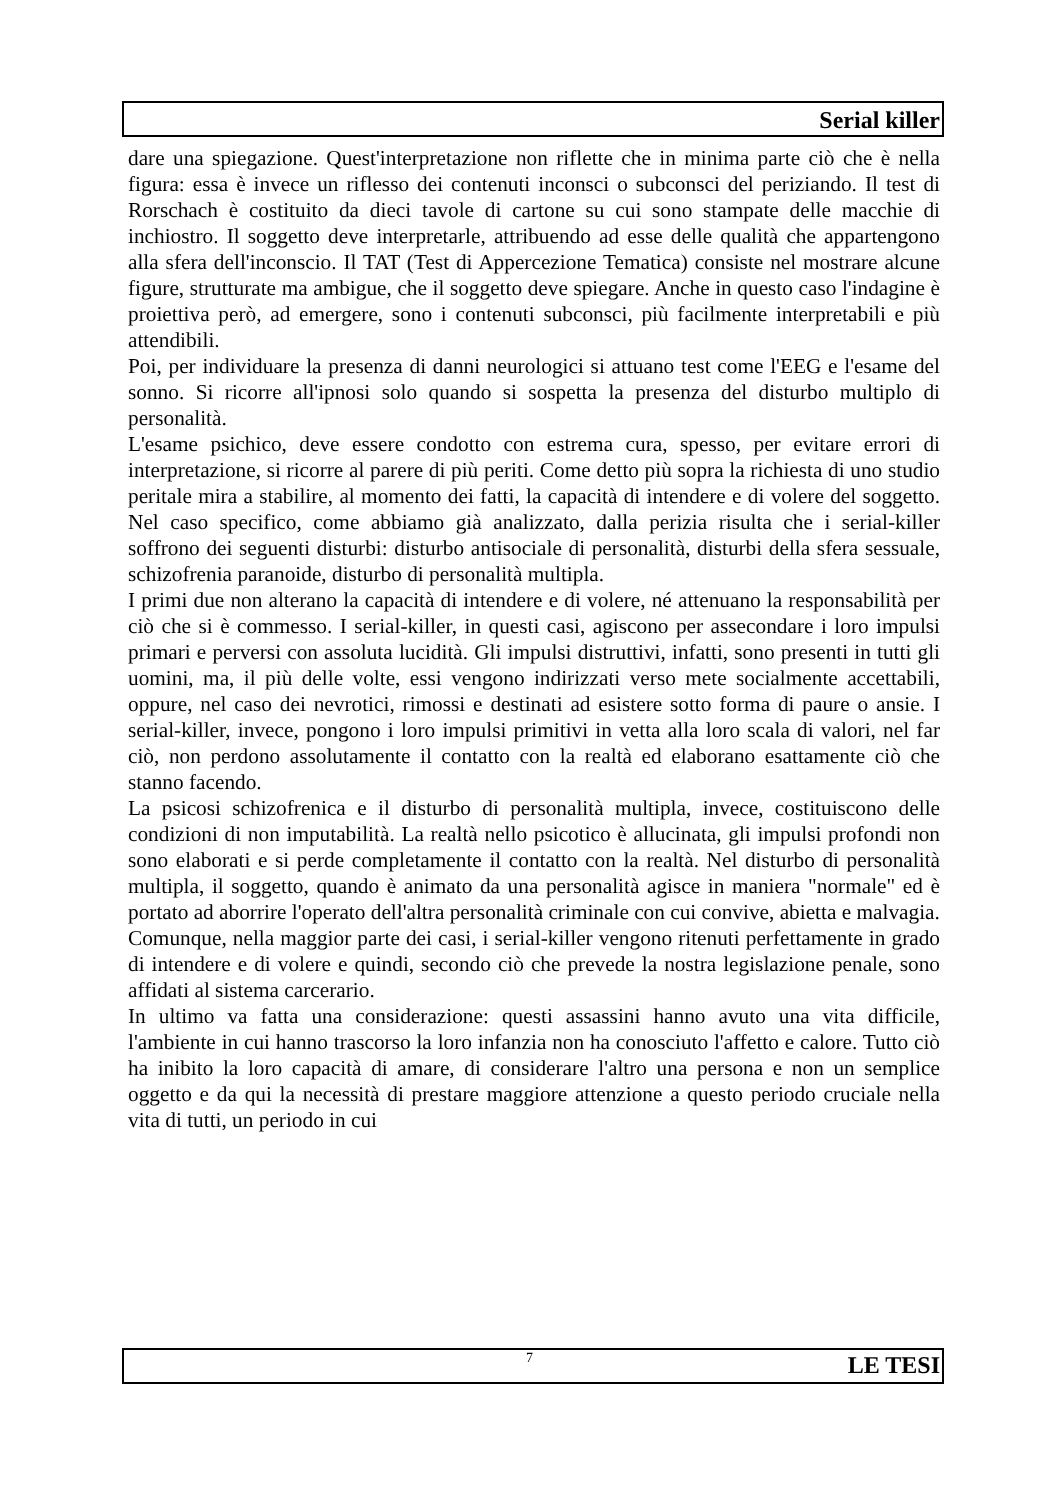Serial killer
dare una spiegazione. Quest'interpretazione non riflette che in minima parte ciò che è nella figura: essa è invece un riflesso dei contenuti inconsci o subconsci del periziando. Il test di Rorschach è costituito da dieci tavole di cartone su cui sono stampate delle macchie di inchiostro. Il soggetto deve interpretarle, attribuendo ad esse delle qualità che appartengono alla sfera dell'inconscio. Il TAT (Test di Appercezione Tematica) consiste nel mostrare alcune figure, strutturate ma ambigue, che il soggetto deve spiegare. Anche in questo caso l'indagine è proiettiva però, ad emergere, sono i contenuti subconsci, più facilmente interpretabili e più attendibili.
Poi, per individuare la presenza di danni neurologici si attuano test come l'EEG e l'esame del sonno. Si ricorre all'ipnosi solo quando si sospetta la presenza del disturbo multiplo di personalità.
L'esame psichico, deve essere condotto con estrema cura, spesso, per evitare errori di interpretazione, si ricorre al parere di più periti. Come detto più sopra la richiesta di uno studio peritale mira a stabilire, al momento dei fatti, la capacità di intendere e di volere del soggetto. Nel caso specifico, come abbiamo già analizzato, dalla perizia risulta che i serial-killer soffrono dei seguenti disturbi: disturbo antisociale di personalità, disturbi della sfera sessuale, schizofrenia paranoide, disturbo di personalità multipla.
I primi due non alterano la capacità di intendere e di volere, né attenuano la responsabilità per ciò che si è commesso. I serial-killer, in questi casi, agiscono per assecondare i loro impulsi primari e perversi con assoluta lucidità. Gli impulsi distruttivi, infatti, sono presenti in tutti gli uomini, ma, il più delle volte, essi vengono indirizzati verso mete socialmente accettabili, oppure, nel caso dei nevrotici, rimossi e destinati ad esistere sotto forma di paure o ansie. I serial-killer, invece, pongono i loro impulsi primitivi in vetta alla loro scala di valori, nel far ciò, non perdono assolutamente il contatto con la realtà ed elaborano esattamente ciò che stanno facendo.
La psicosi schizofrenica e il disturbo di personalità multipla, invece, costituiscono delle condizioni di non imputabilità. La realtà nello psicotico è allucinata, gli impulsi profondi non sono elaborati e si perde completamente il contatto con la realtà. Nel disturbo di personalità multipla, il soggetto, quando è animato da una personalità agisce in maniera "normale" ed è portato ad aborrire l'operato dell'altra personalità criminale con cui convive, abietta e malvagia.
Comunque, nella maggior parte dei casi, i serial-killer vengono ritenuti perfettamente in grado di intendere e di volere e quindi, secondo ciò che prevede la nostra legislazione penale, sono affidati al sistema carcerario.
In ultimo va fatta una considerazione: questi assassini hanno avuto una vita difficile, l'ambiente in cui hanno trascorso la loro infanzia non ha conosciuto l'affetto e calore. Tutto ciò ha inibito la loro capacità di amare, di considerare l'altro una persona e non un semplice oggetto e da qui la necessità di prestare maggiore attenzione a questo periodo cruciale nella vita di tutti, un periodo in cui
7 LE TESI